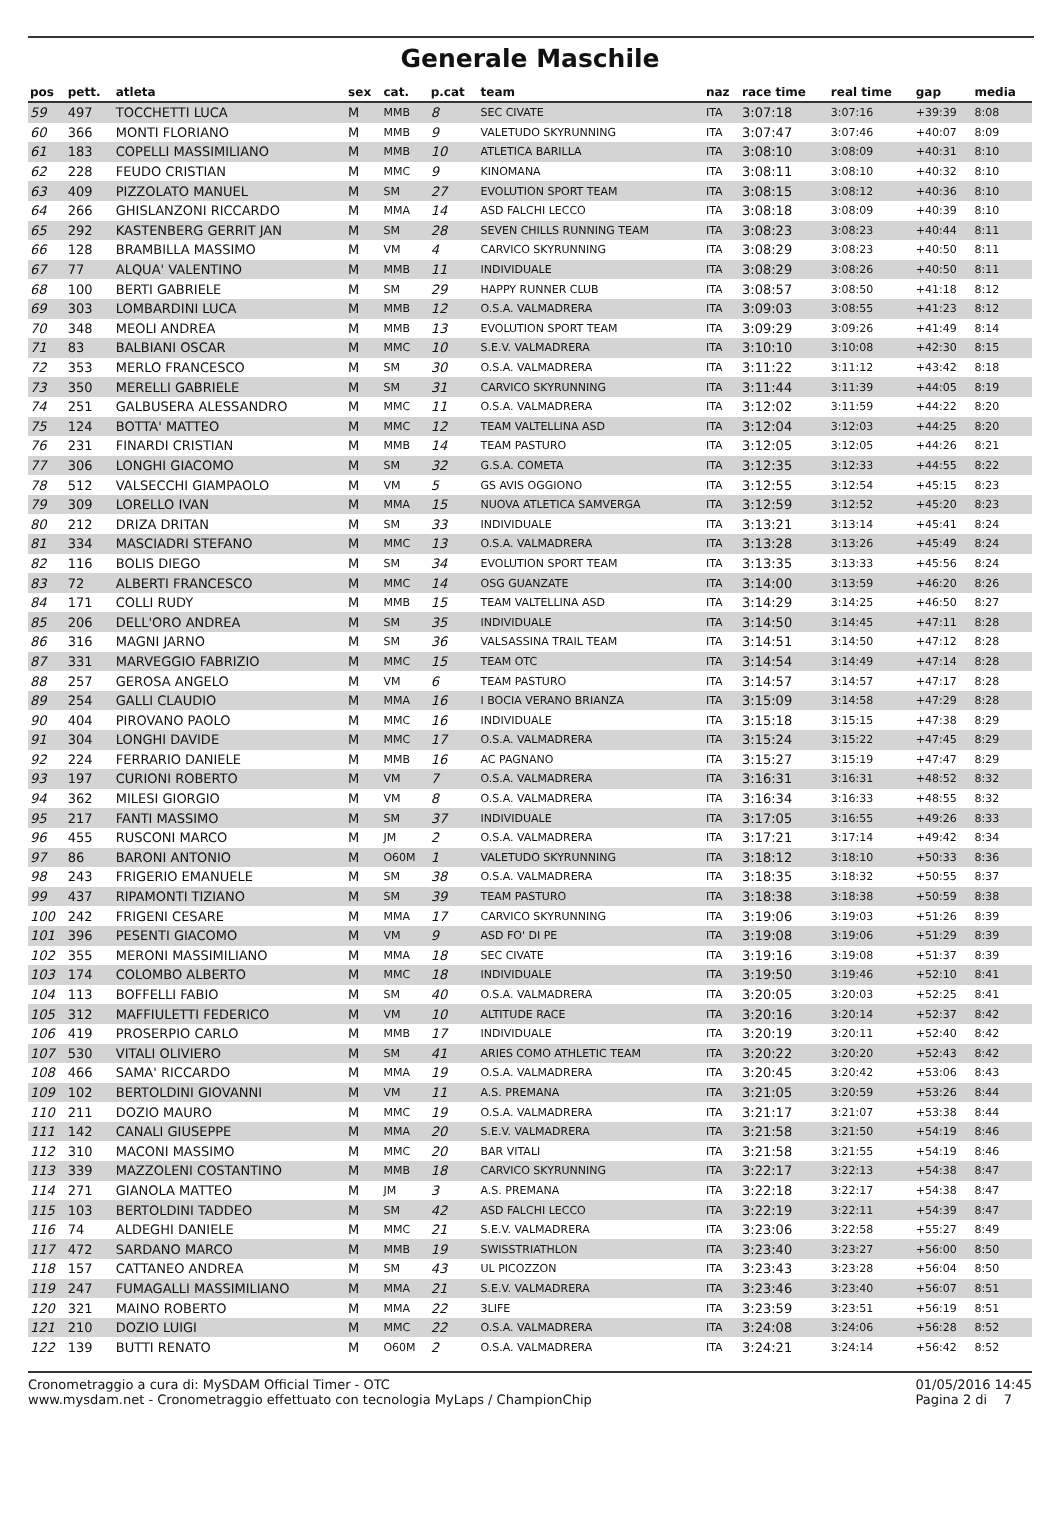Generale Maschile
| pos | pett. | atleta | sex | cat. | p.cat | team | naz | race time | real time | gap | media |
| --- | --- | --- | --- | --- | --- | --- | --- | --- | --- | --- | --- |
| 59 | 497 | TOCCHETTI LUCA | M | MMB | 8 | SEC CIVATE | ITA | 3:07:18 | 3:07:16 | +39:39 | 8:08 |
| 60 | 366 | MONTI FLORIANO | M | MMB | 9 | VALETUDO SKYRUNNING | ITA | 3:07:47 | 3:07:46 | +40:07 | 8:09 |
| 61 | 183 | COPELLI MASSIMILIANO | M | MMB | 10 | ATLETICA BARILLA | ITA | 3:08:10 | 3:08:09 | +40:31 | 8:10 |
| 62 | 228 | FEUDO CRISTIAN | M | MMC | 9 | KINOMANA | ITA | 3:08:11 | 3:08:10 | +40:32 | 8:10 |
| 63 | 409 | PIZZOLATO MANUEL | M | SM | 27 | EVOLUTION SPORT TEAM | ITA | 3:08:15 | 3:08:12 | +40:36 | 8:10 |
| 64 | 266 | GHISLANZONI RICCARDO | M | MMA | 14 | ASD FALCHI LECCO | ITA | 3:08:18 | 3:08:09 | +40:39 | 8:10 |
| 65 | 292 | KASTENBERG GERRIT JAN | M | SM | 28 | SEVEN CHILLS RUNNING TEAM | ITA | 3:08:23 | 3:08:23 | +40:44 | 8:11 |
| 66 | 128 | BRAMBILLA MASSIMO | M | VM | 4 | CARVICO SKYRUNNING | ITA | 3:08:29 | 3:08:23 | +40:50 | 8:11 |
| 67 | 77 | ALQUA' VALENTINO | M | MMB | 11 | INDIVIDUALE | ITA | 3:08:29 | 3:08:26 | +40:50 | 8:11 |
| 68 | 100 | BERTI GABRIELE | M | SM | 29 | HAPPY RUNNER CLUB | ITA | 3:08:57 | 3:08:50 | +41:18 | 8:12 |
| 69 | 303 | LOMBARDINI LUCA | M | MMB | 12 | O.S.A. VALMADRERA | ITA | 3:09:03 | 3:08:55 | +41:23 | 8:12 |
| 70 | 348 | MEOLI ANDREA | M | MMB | 13 | EVOLUTION SPORT TEAM | ITA | 3:09:29 | 3:09:26 | +41:49 | 8:14 |
| 71 | 83 | BALBIANI OSCAR | M | MMC | 10 | S.E.V. VALMADRERA | ITA | 3:10:10 | 3:10:08 | +42:30 | 8:15 |
| 72 | 353 | MERLO FRANCESCO | M | SM | 30 | O.S.A. VALMADRERA | ITA | 3:11:22 | 3:11:12 | +43:42 | 8:18 |
| 73 | 350 | MERELLI GABRIELE | M | SM | 31 | CARVICO SKYRUNNING | ITA | 3:11:44 | 3:11:39 | +44:05 | 8:19 |
| 74 | 251 | GALBUSERA ALESSANDRO | M | MMC | 11 | O.S.A. VALMADRERA | ITA | 3:12:02 | 3:11:59 | +44:22 | 8:20 |
| 75 | 124 | BOTTA' MATTEO | M | MMC | 12 | TEAM VALTELLINA ASD | ITA | 3:12:04 | 3:12:03 | +44:25 | 8:20 |
| 76 | 231 | FINARDI CRISTIAN | M | MMB | 14 | TEAM PASTURO | ITA | 3:12:05 | 3:12:05 | +44:26 | 8:21 |
| 77 | 306 | LONGHI GIACOMO | M | SM | 32 | G.S.A. COMETA | ITA | 3:12:35 | 3:12:33 | +44:55 | 8:22 |
| 78 | 512 | VALSECCHI GIAMPAOLO | M | VM | 5 | GS AVIS OGGIONO | ITA | 3:12:55 | 3:12:54 | +45:15 | 8:23 |
| 79 | 309 | LORELLO IVAN | M | MMA | 15 | NUOVA ATLETICA SAMVERGA | ITA | 3:12:59 | 3:12:52 | +45:20 | 8:23 |
| 80 | 212 | DRIZA DRITAN | M | SM | 33 | INDIVIDUALE | ITA | 3:13:21 | 3:13:14 | +45:41 | 8:24 |
| 81 | 334 | MASCIADRI STEFANO | M | MMC | 13 | O.S.A. VALMADRERA | ITA | 3:13:28 | 3:13:26 | +45:49 | 8:24 |
| 82 | 116 | BOLIS DIEGO | M | SM | 34 | EVOLUTION SPORT TEAM | ITA | 3:13:35 | 3:13:33 | +45:56 | 8:24 |
| 83 | 72 | ALBERTI FRANCESCO | M | MMC | 14 | OSG GUANZATE | ITA | 3:14:00 | 3:13:59 | +46:20 | 8:26 |
| 84 | 171 | COLLI RUDY | M | MMB | 15 | TEAM VALTELLINA ASD | ITA | 3:14:29 | 3:14:25 | +46:50 | 8:27 |
| 85 | 206 | DELL'ORO ANDREA | M | SM | 35 | INDIVIDUALE | ITA | 3:14:50 | 3:14:45 | +47:11 | 8:28 |
| 86 | 316 | MAGNI JARNO | M | SM | 36 | VALSASSINA TRAIL TEAM | ITA | 3:14:51 | 3:14:50 | +47:12 | 8:28 |
| 87 | 331 | MARVEGGIO FABRIZIO | M | MMC | 15 | TEAM OTC | ITA | 3:14:54 | 3:14:49 | +47:14 | 8:28 |
| 88 | 257 | GEROSA ANGELO | M | VM | 6 | TEAM PASTURO | ITA | 3:14:57 | 3:14:57 | +47:17 | 8:28 |
| 89 | 254 | GALLI CLAUDIO | M | MMA | 16 | I BOCIA VERANO BRIANZA | ITA | 3:15:09 | 3:14:58 | +47:29 | 8:28 |
| 90 | 404 | PIROVANO PAOLO | M | MMC | 16 | INDIVIDUALE | ITA | 3:15:18 | 3:15:15 | +47:38 | 8:29 |
| 91 | 304 | LONGHI DAVIDE | M | MMC | 17 | O.S.A. VALMADRERA | ITA | 3:15:24 | 3:15:22 | +47:45 | 8:29 |
| 92 | 224 | FERRARIO DANIELE | M | MMB | 16 | AC PAGNANO | ITA | 3:15:27 | 3:15:19 | +47:47 | 8:29 |
| 93 | 197 | CURIONI ROBERTO | M | VM | 7 | O.S.A. VALMADRERA | ITA | 3:16:31 | 3:16:31 | +48:52 | 8:32 |
| 94 | 362 | MILESI GIORGIO | M | VM | 8 | O.S.A. VALMADRERA | ITA | 3:16:34 | 3:16:33 | +48:55 | 8:32 |
| 95 | 217 | FANTI MASSIMO | M | SM | 37 | INDIVIDUALE | ITA | 3:17:05 | 3:16:55 | +49:26 | 8:33 |
| 96 | 455 | RUSCONI MARCO | M | JM | 2 | O.S.A. VALMADRERA | ITA | 3:17:21 | 3:17:14 | +49:42 | 8:34 |
| 97 | 86 | BARONI ANTONIO | M | O60M | 1 | VALETUDO SKYRUNNING | ITA | 3:18:12 | 3:18:10 | +50:33 | 8:36 |
| 98 | 243 | FRIGERIO EMANUELE | M | SM | 38 | O.S.A. VALMADRERA | ITA | 3:18:35 | 3:18:32 | +50:55 | 8:37 |
| 99 | 437 | RIPAMONTI TIZIANO | M | SM | 39 | TEAM PASTURO | ITA | 3:18:38 | 3:18:38 | +50:59 | 8:38 |
| 100 | 242 | FRIGENI CESARE | M | MMA | 17 | CARVICO SKYRUNNING | ITA | 3:19:06 | 3:19:03 | +51:26 | 8:39 |
| 101 | 396 | PESENTI GIACOMO | M | VM | 9 | ASD FO' DI PE | ITA | 3:19:08 | 3:19:06 | +51:29 | 8:39 |
| 102 | 355 | MERONI MASSIMILIANO | M | MMA | 18 | SEC CIVATE | ITA | 3:19:16 | 3:19:08 | +51:37 | 8:39 |
| 103 | 174 | COLOMBO ALBERTO | M | MMC | 18 | INDIVIDUALE | ITA | 3:19:50 | 3:19:46 | +52:10 | 8:41 |
| 104 | 113 | BOFFELLI FABIO | M | SM | 40 | O.S.A. VALMADRERA | ITA | 3:20:05 | 3:20:03 | +52:25 | 8:41 |
| 105 | 312 | MAFFIULETTI FEDERICO | M | VM | 10 | ALTITUDE RACE | ITA | 3:20:16 | 3:20:14 | +52:37 | 8:42 |
| 106 | 419 | PROSERPIO CARLO | M | MMB | 17 | INDIVIDUALE | ITA | 3:20:19 | 3:20:11 | +52:40 | 8:42 |
| 107 | 530 | VITALI OLIVIERO | M | SM | 41 | ARIES COMO ATHLETIC TEAM | ITA | 3:20:22 | 3:20:20 | +52:43 | 8:42 |
| 108 | 466 | SAMA' RICCARDO | M | MMA | 19 | O.S.A. VALMADRERA | ITA | 3:20:45 | 3:20:42 | +53:06 | 8:43 |
| 109 | 102 | BERTOLDINI GIOVANNI | M | VM | 11 | A.S. PREMANA | ITA | 3:21:05 | 3:20:59 | +53:26 | 8:44 |
| 110 | 211 | DOZIO MAURO | M | MMC | 19 | O.S.A. VALMADRERA | ITA | 3:21:17 | 3:21:07 | +53:38 | 8:44 |
| 111 | 142 | CANALI GIUSEPPE | M | MMA | 20 | S.E.V. VALMADRERA | ITA | 3:21:58 | 3:21:50 | +54:19 | 8:46 |
| 112 | 310 | MACONI MASSIMO | M | MMC | 20 | BAR VITALI | ITA | 3:21:58 | 3:21:55 | +54:19 | 8:46 |
| 113 | 339 | MAZZOLENI COSTANTINO | M | MMB | 18 | CARVICO SKYRUNNING | ITA | 3:22:17 | 3:22:13 | +54:38 | 8:47 |
| 114 | 271 | GIANOLA MATTEO | M | JM | 3 | A.S. PREMANA | ITA | 3:22:18 | 3:22:17 | +54:38 | 8:47 |
| 115 | 103 | BERTOLDINI TADDEO | M | SM | 42 | ASD FALCHI LECCO | ITA | 3:22:19 | 3:22:11 | +54:39 | 8:47 |
| 116 | 74 | ALDEGHI DANIELE | M | MMC | 21 | S.E.V. VALMADRERA | ITA | 3:23:06 | 3:22:58 | +55:27 | 8:49 |
| 117 | 472 | SARDANO MARCO | M | MMB | 19 | SWISSTRIATHLON | ITA | 3:23:40 | 3:23:27 | +56:00 | 8:50 |
| 118 | 157 | CATTANEO ANDREA | M | SM | 43 | UL PICOZZON | ITA | 3:23:43 | 3:23:28 | +56:04 | 8:50 |
| 119 | 247 | FUMAGALLI MASSIMILIANO | M | MMA | 21 | S.E.V. VALMADRERA | ITA | 3:23:46 | 3:23:40 | +56:07 | 8:51 |
| 120 | 321 | MAINO ROBERTO | M | MMA | 22 | 3LIFE | ITA | 3:23:59 | 3:23:51 | +56:19 | 8:51 |
| 121 | 210 | DOZIO LUIGI | M | MMC | 22 | O.S.A. VALMADRERA | ITA | 3:24:08 | 3:24:06 | +56:28 | 8:52 |
| 122 | 139 | BUTTI RENATO | M | O60M | 2 | O.S.A. VALMADRERA | ITA | 3:24:21 | 3:24:14 | +56:42 | 8:52 |
Cronometraggio a cura di: MySDAM Official Timer - OTC
www.mysdam.net - Cronometraggio effettuato con tecnologia MyLaps / ChampionChip
01/05/2016 14:45
Pagina 2 di 7